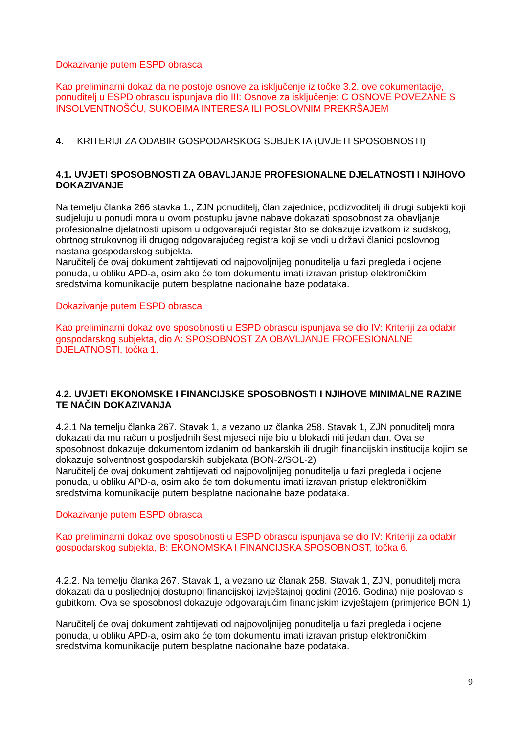Dokazivanje putem ESPD obrasca
Kao preliminarni dokaz da ne postoje osnove za isključenje iz točke 3.2. ove dokumentacije, ponuditelj u ESPD obrascu ispunjava dio III: Osnove za isključenje: C OSNOVE POVEZANE S INSOLVENTNOŠĆU, SUKOBIMA INTERESA ILI POSLOVNIM PREKRŠAJEM
4. KRITERIJI ZA ODABIR GOSPODARSKOG SUBJEKTA (UVJETI SPOSOBNOSTI)
4.1. UVJETI SPOSOBNOSTI ZA OBAVLJANJE PROFESIONALNE DJELATNOSTI I NJIHOVO DOKAZIVANJE
Na temelju članka 266 stavka 1., ZJN ponuditelj, član zajednice, podizvoditelj ili drugi subjekti koji sudjeluju u ponudi mora u ovom postupku javne nabave dokazati sposobnost za obavljanje profesionalne djelatnosti upisom u odgovarajući registar što se dokazuje izvatkom iz sudskog, obrtnog strukovnog ili drugog odgovarajućeg registra koji se vodi u državi članici poslovnog nastana gospodarskog subjekta.
Naručitelj će ovaj dokument zahtijevati od najpovoljnijeg ponuditelja u fazi pregleda i ocjene ponuda, u obliku APD-a, osim ako će tom dokumentu imati izravan pristup elektroničkim sredstvima komunikacije putem besplatne nacionalne baze podataka.
Dokazivanje putem ESPD obrasca
Kao preliminarni dokaz ove sposobnosti u ESPD obrascu ispunjava se dio IV: Kriteriji za odabir gospodarskog subjekta, dio A: SPOSOBNOST ZA OBAVLJANJE FROFESIONALNE DJELATNOSTI, točka 1.
4.2. UVJETI EKONOMSKE I FINANCIJSKE SPOSOBNOSTI I NJIHOVE MINIMALNE RAZINE TE NAČIN DOKAZIVANJA
4.2.1 Na temelju članka 267. Stavak 1, a vezano uz članka 258. Stavak 1, ZJN ponuditelj mora dokazati da mu račun u posljednih šest mjeseci nije bio u blokadi niti jedan dan. Ova se sposobnost dokazuje dokumentom izdanim od bankarskih ili drugih financijskih institucija kojim se dokazuje solventnost gospodarskih subjekata (BON-2/SOL-2)
Naručitelj će ovaj dokument zahtijevati od najpovoljnijeg ponuditelja u fazi pregleda i ocjene ponuda, u obliku APD-a, osim ako će tom dokumentu imati izravan pristup elektroničkim sredstvima komunikacije putem besplatne nacionalne baze podataka.
Dokazivanje putem ESPD obrasca
Kao preliminarni dokaz ove sposobnosti u ESPD obrascu ispunjava se dio IV: Kriteriji za odabir gospodarskog subjekta, B: EKONOMSKA I FINANCIJSKA SPOSOBNOST, točka 6.
4.2.2. Na temelju članka 267. Stavak 1, a vezano uz članak 258. Stavak 1, ZJN, ponuditelj mora dokazati da u posljednjoj dostupnoj financijskoj izvještajnoj godini (2016. Godina) nije poslovao s gubitkom. Ova se sposobnost dokazuje odgovarajućim financijskim izvještajem (primjerice BON 1)
Naručitelj će ovaj dokument zahtijevati od najpovoljnijeg ponuditelja u fazi pregleda i ocjene ponuda, u obliku APD-a, osim ako će tom dokumentu imati izravan pristup elektroničkim sredstvima komunikacije putem besplatne nacionalne baze podataka.
9